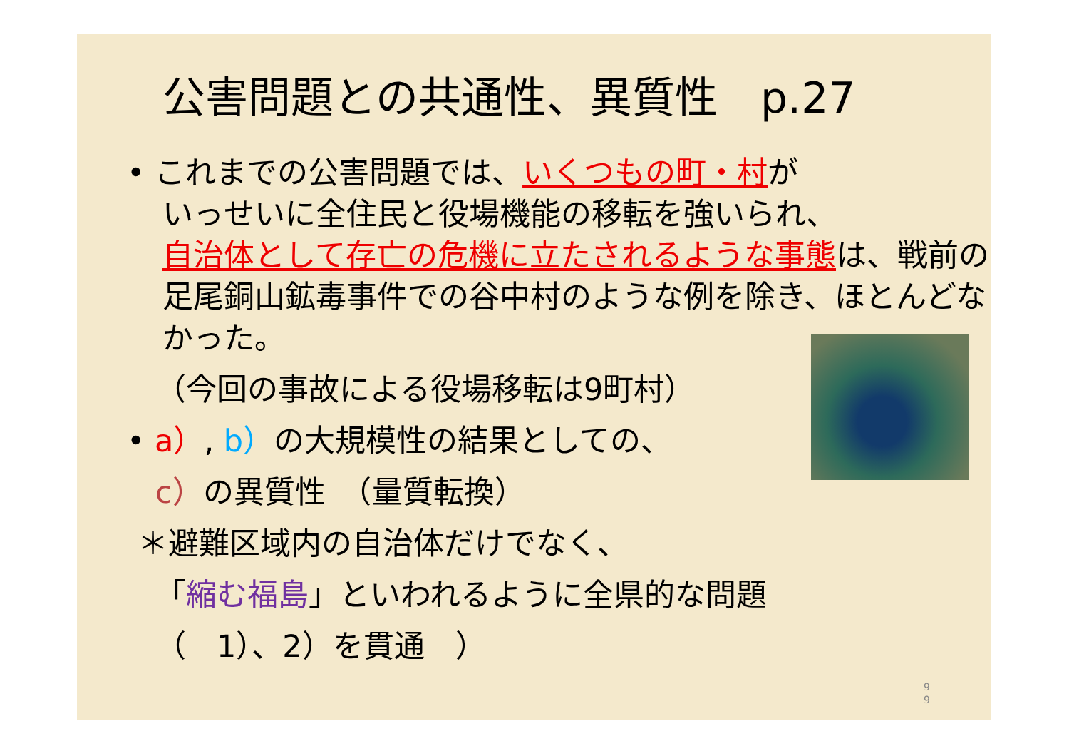公害問題との共通性、異質性　p.27
• これまでの公害問題では、いくつもの町・村が
いっせいに全住民と役場機能の移転を強いられ、
自治体として存亡の危機に立たされるような事態は、戦前の足尾銅山鉱毒事件での谷中村のような例を除き、ほとんどなかった。
（今回の事故による役場移転は9町村）
• a）, b）の大規模性の結果としての、
c）の異質性　（量質転換）
＊避難区域内の自治体だけでなく、
「縮む福島」といわれるように全県的な問題
（　1）、2）を貫通　）
9
9